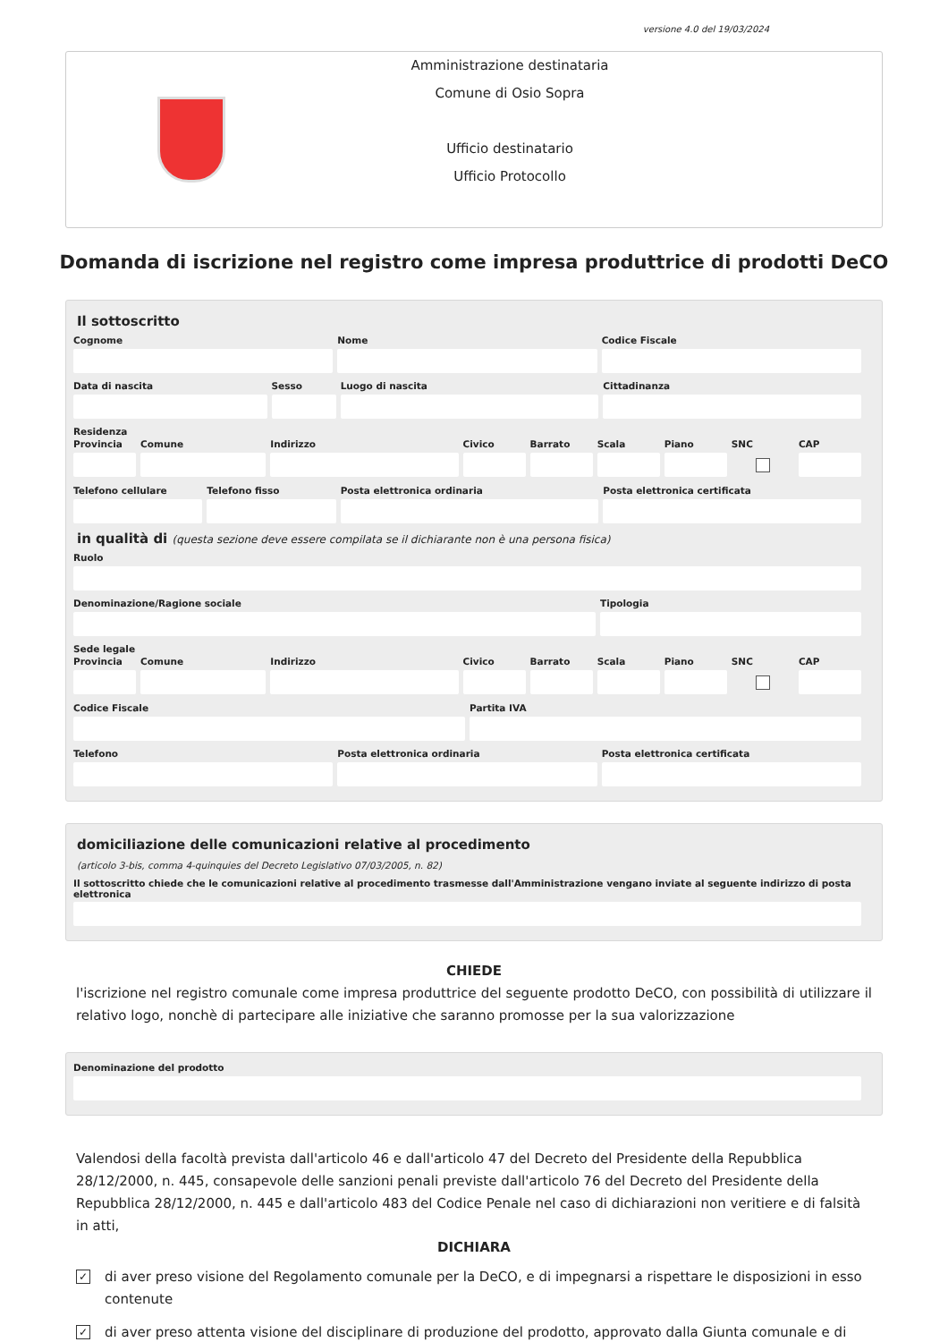versione 4.0 del 19/03/2024
Amministrazione destinataria
Comune di Osio Sopra
Ufficio destinatario
Ufficio Protocollo
Domanda di iscrizione nel registro come impresa produttrice di prodotti DeCO
Il sottoscritto
Cognome Nome Codice Fiscale
Data di nascita Sesso Luogo di nascita Cittadinanza
Residenza
Provincia Comune Indirizzo Civico Barrato Scala Piano SNC CAP
Telefono cellulare Telefono fisso Posta elettronica ordinaria Posta elettronica certificata
in qualità di (questa sezione deve essere compilata se il dichiarante non è una persona fisica)
Ruolo
Denominazione/Ragione sociale Tipologia
Sede legale
Provincia Comune Indirizzo Civico Barrato Scala Piano SNC CAP
Codice Fiscale Partita IVA
Telefono Posta elettronica ordinaria Posta elettronica certificata
domiciliazione delle comunicazioni relative al procedimento
(articolo 3-bis, comma 4-quinquies del Decreto Legislativo 07/03/2005, n. 82)
Il sottoscritto chiede che le comunicazioni relative al procedimento trasmesse dall'Amministrazione vengano inviate al seguente indirizzo di posta elettronica
CHIEDE
l'iscrizione nel registro comunale come impresa produttrice del seguente prodotto DeCO, con possibilità di utilizzare il relativo logo, nonchè di partecipare alle iniziative che saranno promosse per la sua valorizzazione
Denominazione del prodotto
Valendosi della facoltà prevista dall'articolo 46 e dall'articolo 47 del Decreto del Presidente della Repubblica 28/12/2000, n. 445, consapevole delle sanzioni penali previste dall'articolo 76 del Decreto del Presidente della Repubblica 28/12/2000, n. 445 e dall'articolo 483 del Codice Penale nel caso di dichiarazioni non veritiere e di falsità in atti,
DICHIARA
✓
di aver preso visione del Regolamento comunale per la DeCO, e di impegnarsi a rispettare le disposizioni in esso contenute
✓
di aver preso attenta visione del disciplinare di produzione del prodotto, approvato dalla Giunta comunale e di